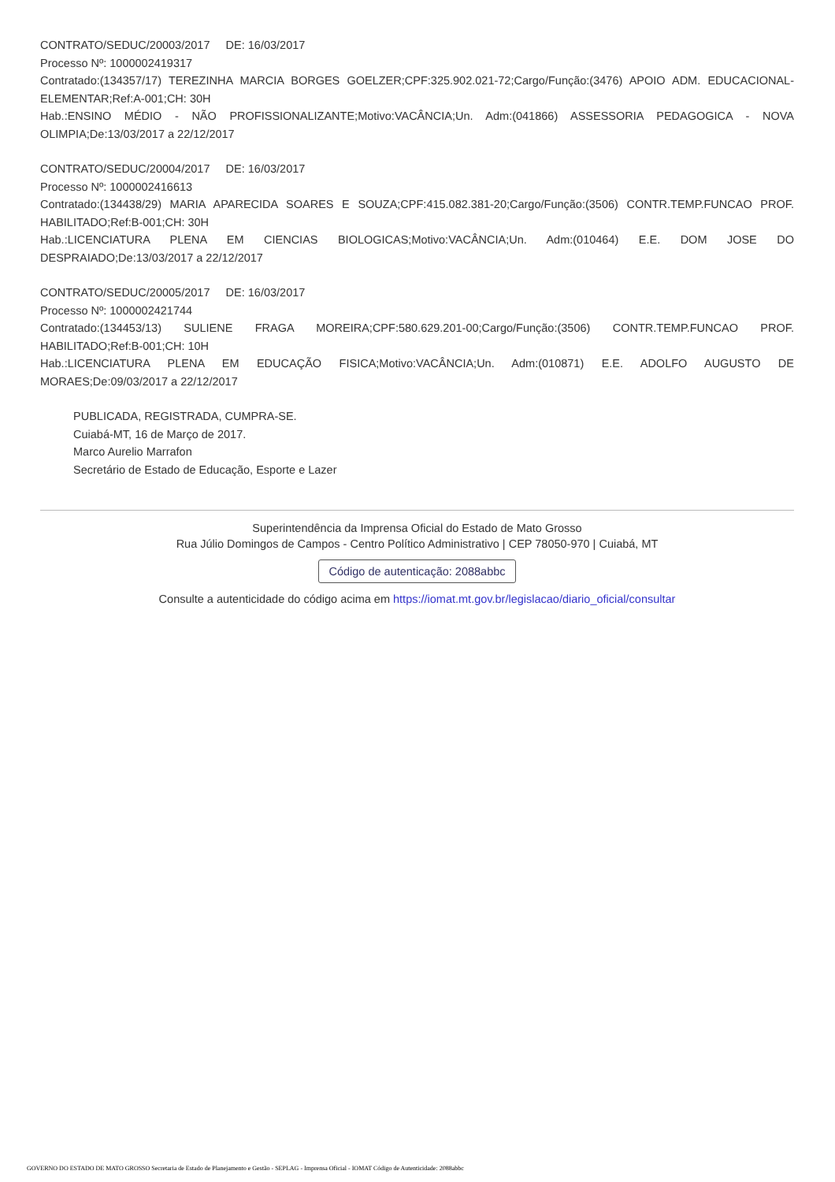CONTRATO/SEDUC/20003/2017 DE: 16/03/2017
Processo Nº: 1000002419317
Contratado:(134357/17) TEREZINHA MARCIA BORGES GOELZER;CPF:325.902.021-72;Cargo/Função:(3476) APOIO ADM. EDUCACIONAL-ELEMENTAR;Ref:A-001;CH: 30H
Hab.:ENSINO MÉDIO - NÃO PROFISSIONALIZANTE;Motivo:VACÂNCIA;Un. Adm:(041866) ASSESSORIA PEDAGOGICA - NOVA OLIMPIA;De:13/03/2017 a 22/12/2017
CONTRATO/SEDUC/20004/2017 DE: 16/03/2017
Processo Nº: 1000002416613
Contratado:(134438/29) MARIA APARECIDA SOARES E SOUZA;CPF:415.082.381-20;Cargo/Função:(3506) CONTR.TEMP.FUNCAO PROF. HABILITADO;Ref:B-001;CH: 30H
Hab.:LICENCIATURA PLENA EM CIENCIAS BIOLOGICAS;Motivo:VACÂNCIA;Un. Adm:(010464) E.E. DOM JOSE DO DESPRAIADO;De:13/03/2017 a 22/12/2017
CONTRATO/SEDUC/20005/2017 DE: 16/03/2017
Processo Nº: 1000002421744
Contratado:(134453/13) SULIENE FRAGA MOREIRA;CPF:580.629.201-00;Cargo/Função:(3506) CONTR.TEMP.FUNCAO PROF. HABILITADO;Ref:B-001;CH: 10H
Hab.:LICENCIATURA PLENA EM EDUCAÇÃO FISICA;Motivo:VACÂNCIA;Un. Adm:(010871) E.E. ADOLFO AUGUSTO DE MORAES;De:09/03/2017 a 22/12/2017
PUBLICADA, REGISTRADA, CUMPRA-SE.
Cuiabá-MT, 16 de Março de 2017.
Marco Aurelio Marrafon
Secretário de Estado de Educação, Esporte e Lazer
Superintendência da Imprensa Oficial do Estado de Mato Grosso
Rua Júlio Domingos de Campos - Centro Político Administrativo | CEP 78050-970 | Cuiabá, MT
Código de autenticação: 2088abbc
Consulte a autenticidade do código acima em https://iomat.mt.gov.br/legislacao/diario_oficial/consultar
GOVERNO DO ESTADO DE MATO GROSSO Secretaria de Estado de Planejamento e Gestão - SEPLAG - Imprensa Oficial - IOMAT Código de Autenticidade: 2088abbc